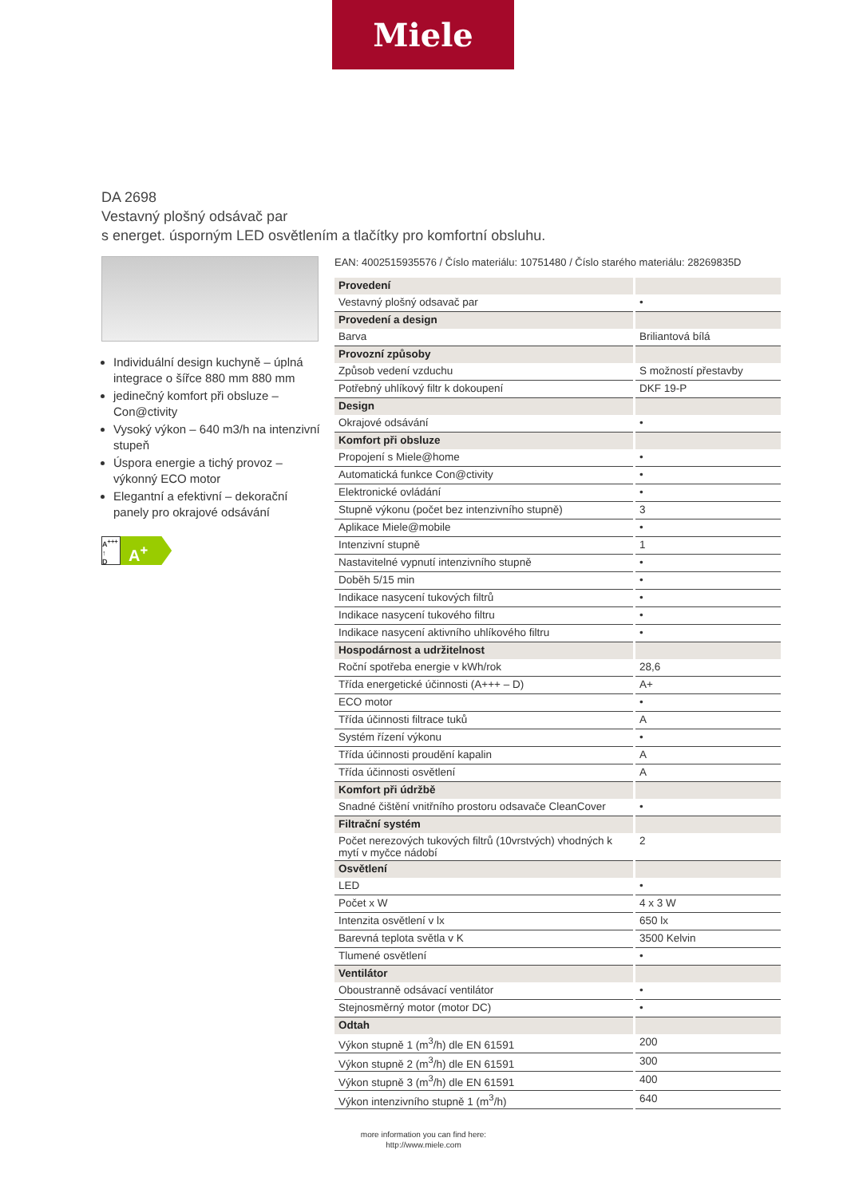Miele
DA 2698
Vestavný plošný odsávač par
s energet. úsporným LED osvětlením a tlačítky pro komfortní obsluhu.
Individuální design kuchyně – úplná integrace o šířce 880 mm 880 mm
jedinečný komfort při obsluze – Con@ctivity
Vysoký výkon – 640 m3/h na intenzivní stupeň
Úspora energie a tichý provoz – výkonný ECO motor
Elegantní a efektivní – dekorační panely pro okrajové odsávání
A<sup>+++</sup>
↑
D
A<sup>+</sup>
EAN: 4002515935576 / Číslo materiálu: 10751480 / Číslo starého materiálu: 28269835D
| Provedení | |
| Vestavný plošný odsavač par | • |
| Provedení a design | |
| Barva | Briliantová bílá |
| Provozní způsoby | |
| Způsob vedení vzduchu | S možností přestavby |
| Potřebný uhlíkový filtr k dokoupení | DKF 19-P |
| Design | |
| Okrajové odsávání | • |
| Komfort při obsluze | |
| Propojení s Miele@home | • |
| Automatická funkce Con@ctivity | • |
| Elektronické ovládání | • |
| Stupně výkonu (počet bez intenzivního stupně) | 3 |
| Aplikace Miele@mobile | • |
| Intenzivní stupně | 1 |
| Nastavitelné vypnutí intenzivního stupně | • |
| Doběh 5/15 min | • |
| Indikace nasycení tukových filtrů | • |
| Indikace nasycení tukového filtru | • |
| Indikace nasycení aktivního uhlíkového filtru | • |
| Hospodárnost a udržitelnost | |
| Roční spotřeba energie v kWh/rok | 28,6 |
| Třída energetické účinnosti (A+++ – D) | A+ |
| ECO motor | • |
| Třída účinnosti filtrace tuků | A |
| Systém řízení výkonu | • |
| Třída účinnosti proudění kapalin | A |
| Třída účinnosti osvětlení | A |
| Komfort při údržbě | |
| Snadné čištění vnitřního prostoru odsavače CleanCover | • |
| Filtrační systém | |
| Počet nerezových tukových filtrů (10vrstvých) vhodných k mytí v myčce nádobí | 2 |
| Osvětlení | |
| LED | • |
| Počet x W | 4 x 3 W |
| Intenzita osvětlení v lx | 650 lx |
| Barevná teplota světla v K | 3500 Kelvin |
| Tlumené osvětlení | • |
| Ventilátor | |
| Oboustranně odsávací ventilátor | • |
| Stejnosměrný motor (motor DC) | • |
| Odtah | |
| Výkon stupně 1 (m<sup>3</sup>/h) dle EN 61591 | 200 |
| Výkon stupně 2 (m<sup>3</sup>/h) dle EN 61591 | 300 |
| Výkon stupně 3 (m<sup>3</sup>/h) dle EN 61591 | 400 |
| Výkon intenzivního stupně 1 (m<sup>3</sup>/h) | 640 |
more information you can find here:
http://www.miele.com